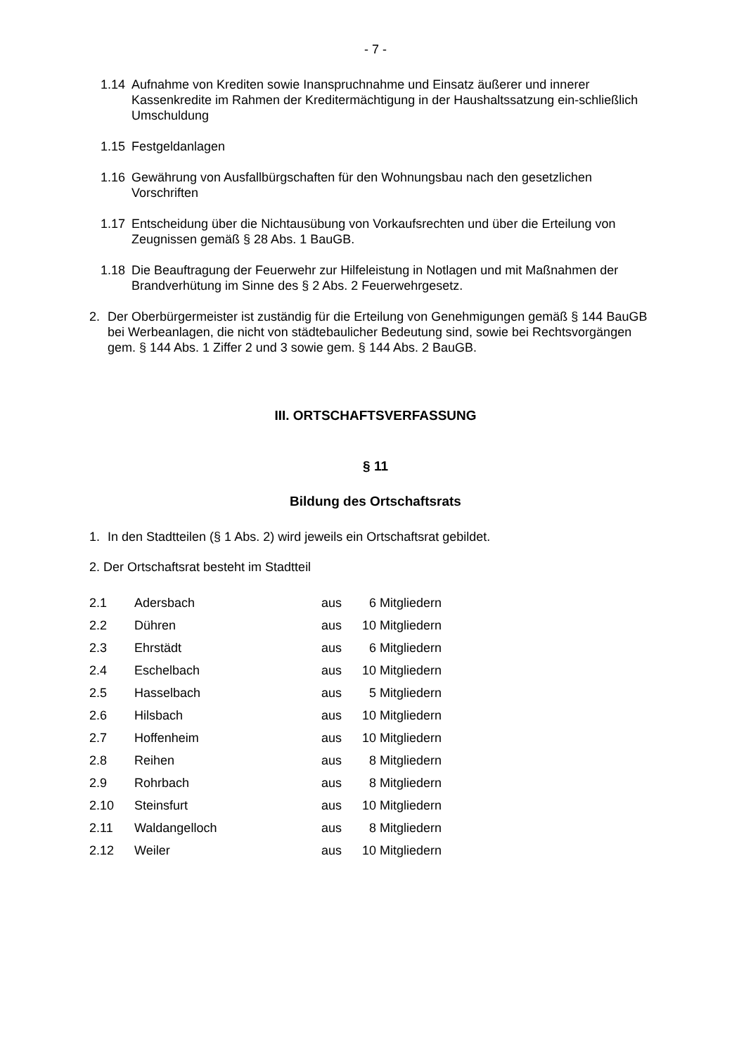- 7 -
1.14 Aufnahme von Krediten sowie Inanspruchnahme und Einsatz äußerer und innerer Kassenkredite im Rahmen der Kreditermächtigung in der Haushaltssatzung ein-schließlich Umschuldung
1.15 Festgeldanlagen
1.16 Gewährung von Ausfallbürgschaften für den Wohnungsbau nach den gesetzlichen Vorschriften
1.17 Entscheidung über die Nichtausübung von Vorkaufsrechten und über die Erteilung von Zeugnissen gemäß § 28 Abs. 1 BauGB.
1.18 Die Beauftragung der Feuerwehr zur Hilfeleistung in Notlagen und mit Maßnahmen der Brandverhütung im Sinne des § 2 Abs. 2 Feuerwehrgesetz.
2. Der Oberbürgermeister ist zuständig für die Erteilung von Genehmigungen gemäß § 144 BauGB bei Werbeanlagen, die nicht von städtebaulicher Bedeutung sind, sowie bei Rechtsvorgängen gem. § 144 Abs. 1 Ziffer 2 und 3 sowie gem. § 144 Abs. 2 BauGB.
III. ORTSCHAFTSVERFASSUNG
§ 11
Bildung des Ortschaftsrats
1. In den Stadtteilen (§ 1 Abs. 2) wird jeweils ein Ortschaftsrat gebildet.
2. Der Ortschaftsrat besteht im Stadtteil
| 2.1 | Adersbach | aus | 6 | Mitgliedern |
| 2.2 | Dühren | aus | 10 | Mitgliedern |
| 2.3 | Ehrstädt | aus | 6 | Mitgliedern |
| 2.4 | Eschelbach | aus | 10 | Mitgliedern |
| 2.5 | Hasselbach | aus | 5 | Mitgliedern |
| 2.6 | Hilsbach | aus | 10 | Mitgliedern |
| 2.7 | Hoffenheim | aus | 10 | Mitgliedern |
| 2.8 | Reihen | aus | 8 | Mitgliedern |
| 2.9 | Rohrbach | aus | 8 | Mitgliedern |
| 2.10 | Steinsfurt | aus | 10 | Mitgliedern |
| 2.11 | Waldangelloch | aus | 8 | Mitgliedern |
| 2.12 | Weiler | aus | 10 | Mitgliedern |